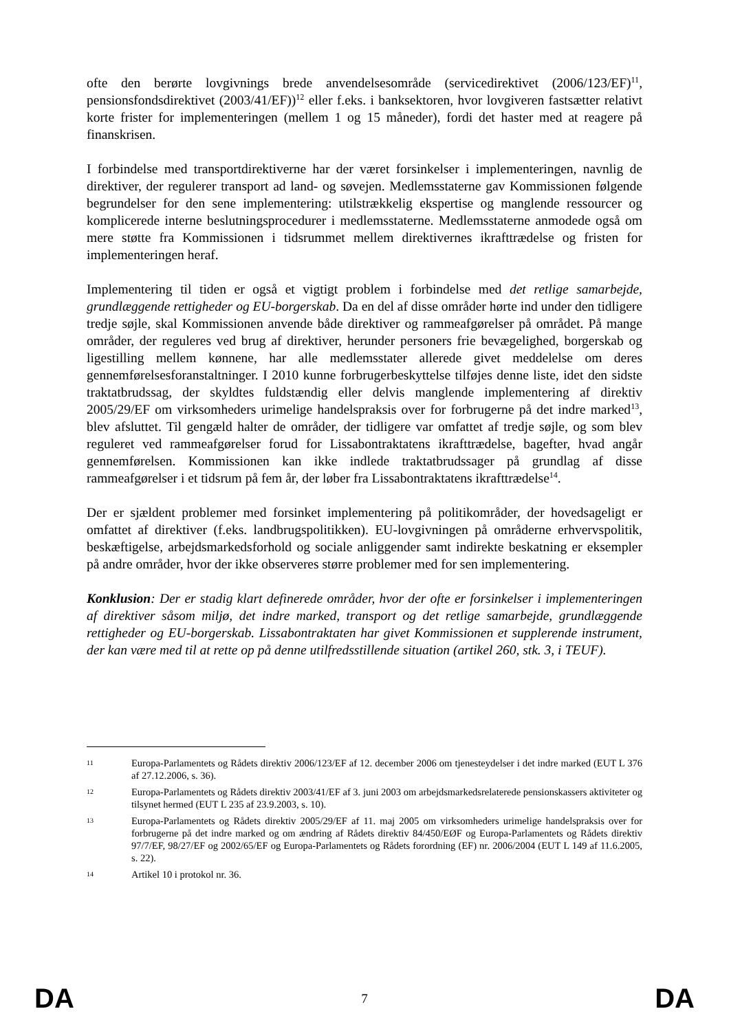ofte den berørte lovgivnings brede anvendelsesområde (servicedirektivet (2006/123/EF)<sup>11</sup>, pensionsfondsdirektivet (2003/41/EF))<sup>12</sup> eller f.eks. i banksektoren, hvor lovgiveren fastsætter relativt korte frister for implementeringen (mellem 1 og 15 måneder), fordi det haster med at reagere på finanskrisen.
I forbindelse med transportdirektiverne har der været forsinkelser i implementeringen, navnlig de direktiver, der regulerer transport ad land- og søvejen. Medlemsstaterne gav Kommissionen følgende begrundelser for den sene implementering: utilstrækkelig ekspertise og manglende ressourcer og komplicerede interne beslutningsprocedurer i medlemsstaterne. Medlemsstaterne anmodede også om mere støtte fra Kommissionen i tidsrummet mellem direktivernes ikrafttrædelse og fristen for implementeringen heraf.
Implementering til tiden er også et vigtigt problem i forbindelse med det retlige samarbejde, grundlæggende rettigheder og EU-borgerskab. Da en del af disse områder hørte ind under den tidligere tredje søjle, skal Kommissionen anvende både direktiver og rammeafgørelser på området. På mange områder, der reguleres ved brug af direktiver, herunder personers frie bevægelighed, borgerskab og ligestilling mellem kønnene, har alle medlemsstater allerede givet meddelelse om deres gennemførelsesforanstaltninger. I 2010 kunne forbrugerbeskyttelse tilføjes denne liste, idet den sidste traktatbrudssag, der skyldtes fuldstændig eller delvis manglende implementering af direktiv 2005/29/EF om virksomheders urimelige handelspraksis over for forbrugerne på det indre marked<sup>13</sup>, blev afsluttet. Til gengæld halter de områder, der tidligere var omfattet af tredje søjle, og som blev reguleret ved rammeafgørelser forud for Lissabontraktatens ikrafttrædelse, bagefter, hvad angår gennemførelsen. Kommissionen kan ikke indlede traktatbrudssager på grundlag af disse rammeafgørelser i et tidsrum på fem år, der løber fra Lissabontraktatens ikrafttrædelse<sup>14</sup>.
Der er sjældent problemer med forsinket implementering på politikområder, der hovedsageligt er omfattet af direktiver (f.eks. landbrugspolitikken). EU-lovgivningen på områderne erhvervspolitik, beskæftigelse, arbejdsmarkedsforhold og sociale anliggender samt indirekte beskatning er eksempler på andre områder, hvor der ikke observeres større problemer med for sen implementering.
Konklusion: Der er stadig klart definerede områder, hvor der ofte er forsinkelser i implementeringen af direktiver såsom miljø, det indre marked, transport og det retlige samarbejde, grundlæggende rettigheder og EU-borgerskab. Lissabontraktaten har givet Kommissionen et supplerende instrument, der kan være med til at rette op på denne utilfredsstillende situation (artikel 260, stk. 3, i TEUF).
11 Europa-Parlamentets og Rådets direktiv 2006/123/EF af 12. december 2006 om tjenesteydelser i det indre marked (EUT L 376 af 27.12.2006, s. 36).
12 Europa-Parlamentets og Rådets direktiv 2003/41/EF af 3. juni 2003 om arbejdsmarkedsrelaterede pensionskassers aktiviteter og tilsynet hermed (EUT L 235 af 23.9.2003, s. 10).
13 Europa-Parlamentets og Rådets direktiv 2005/29/EF af 11. maj 2005 om virksomheders urimelige handelspraksis over for forbrugerne på det indre marked og om ændring af Rådets direktiv 84/450/EØF og Europa-Parlamentets og Rådets direktiv 97/7/EF, 98/27/EF og 2002/65/EF og Europa-Parlamentets og Rådets forordning (EF) nr. 2006/2004 (EUT L 149 af 11.6.2005, s. 22).
14 Artikel 10 i protokol nr. 36.
DA 7 DA